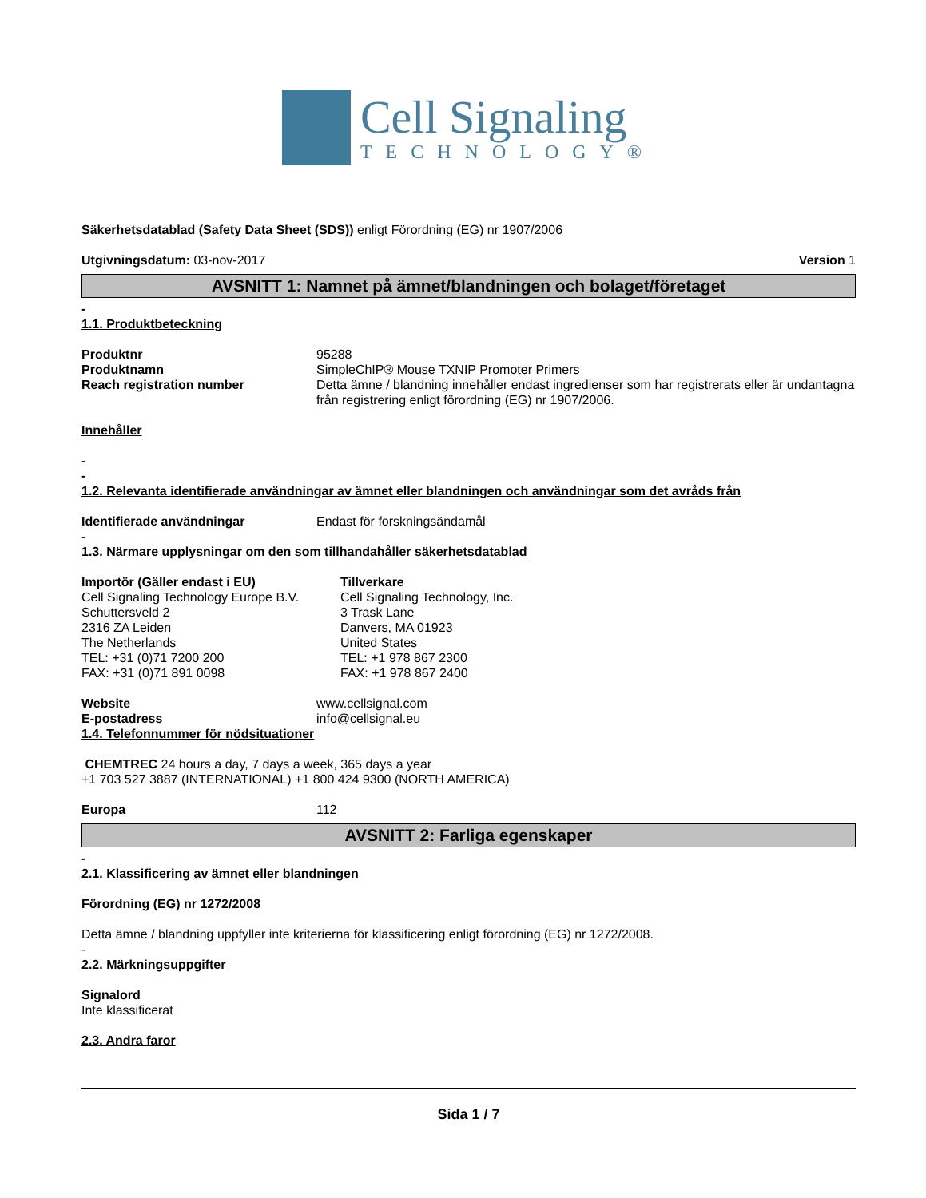Cell Signaling
TECHNOLOGY®
Säkerhetsdatablad (Safety Data Sheet (SDS)) enligt Förordning (EG) nr 1907/2006
Utgivningsdatum: 03-nov-2017 Version 1
AVSNITT 1: Namnet på ämnet/blandningen och bolaget/företaget
-
1.1. Produktbeteckning
Produktnr 95288
Produktnamn SimpleChIP® Mouse TXNIP Promoter Primers
Reach registration number Detta ämne / blandning innehåller endast ingredienser som har registrerats eller är undantagna från registrering enligt förordning (EG) nr 1907/2006.
Innehåller
-
-
1.2. Relevanta identifierade användningar av ämnet eller blandningen och användningar som det avråds från
Identifierade användningar Endast för forskningsändamål
-
1.3. Närmare upplysningar om den som tillhandahåller säkerhetsdatablad
Importör (Gäller endast i EU)
Cell Signaling Technology Europe B.V.
Schuttersveld 2
2316 ZA Leiden
The Netherlands
TEL: +31 (0)71 7200 200
FAX: +31 (0)71 891 0098
Tillverkare
Cell Signaling Technology, Inc.
3 Trask Lane
Danvers, MA 01923
United States
TEL: +1 978 867 2300
FAX: +1 978 867 2400
Website www.cellsignal.com
E-postadress info@cellsignal.eu
1.4. Telefonnummer för nödsituationer
CHEMTREC 24 hours a day, 7 days a week, 365 days a year
+1 703 527 3887 (INTERNATIONAL) +1 800 424 9300 (NORTH AMERICA)
Europa 112
AVSNITT 2: Farliga egenskaper
-
2.1. Klassificering av ämnet eller blandningen
Förordning (EG) nr 1272/2008
Detta ämne / blandning uppfyller inte kriterierna för klassificering enligt förordning (EG) nr 1272/2008.
-
2.2. Märkningsuppgifter
Signalord
Inte klassificerat
2.3. Andra faror
Sida 1 / 7